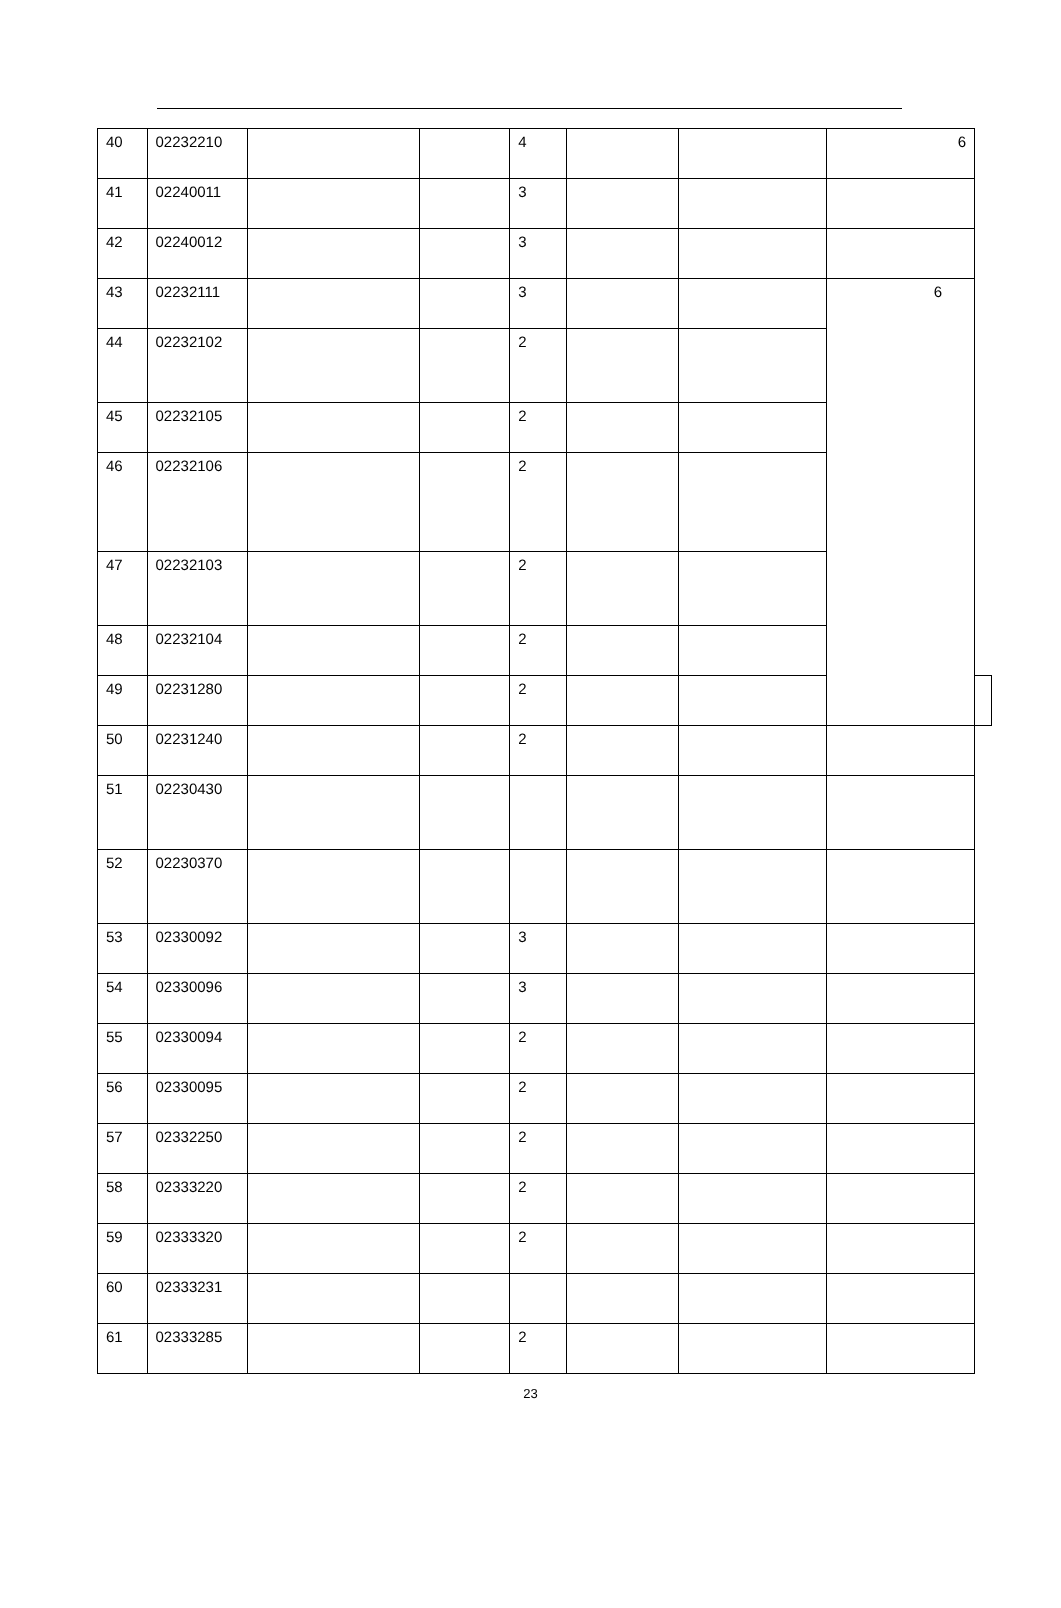| 40 | 02232210 | | | 4 | | | 6 | |
| 41 | 02240011 | | | 3 | | | | |
| 42 | 02240012 | | | 3 | | | | |
| 43 | 02232111 | | | 3 | | | 6 | |
| 44 | 02232102 | | | 2 | | | | |
| 45 | 02232105 | | | 2 | | | | |
| 46 | 02232106 | | | 2 | | | | |
| 47 | 02232103 | | | 2 | | | | |
| 48 | 02232104 | | | 2 | | | | |
| 49 | 02231280 | | | 2 | | | | |
| 50 | 02231240 | | | 2 | | | | |
| 51 | 02230430 | | | | | | | |
| 52 | 02230370 | | | | | | | |
| 53 | 02330092 | | | 3 | | | | |
| 54 | 02330096 | | | 3 | | | | |
| 55 | 02330094 | | | 2 | | | | |
| 56 | 02330095 | | | 2 | | | | |
| 57 | 02332250 | | | 2 | | | | |
| 58 | 02333220 | | | 2 | | | | |
| 59 | 02333320 | | | 2 | | | | |
| 60 | 02333231 | | | | | | | |
| 61 | 02333285 | | | 2 | | | | |
23